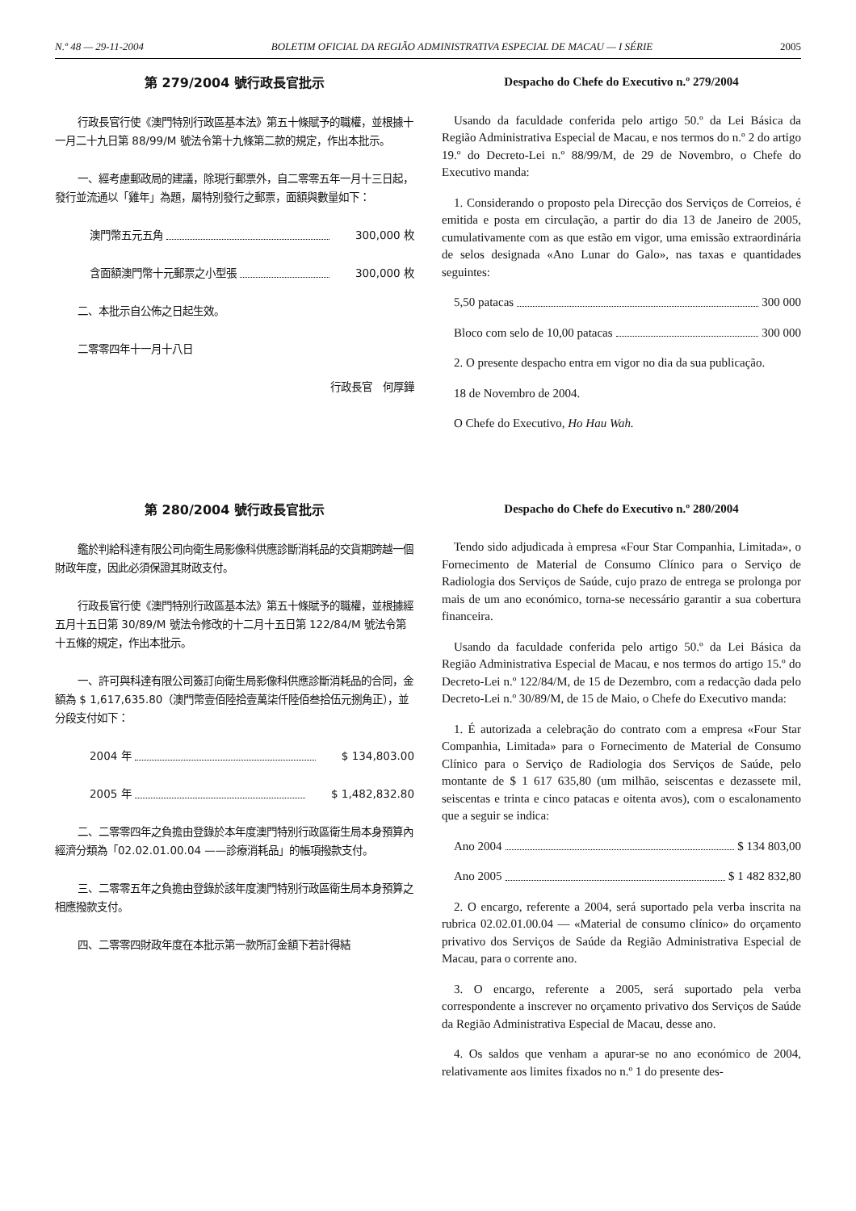N.º 48 — 29-11-2004 BOLETIM OFICIAL DA REGIÃO ADMINISTRATIVA ESPECIAL DE MACAU — I SÉRIE 2005
第 279/2004 號行政長官批示
行政長官行使《澳門特別行政區基本法》第五十條賦予的職權，並根據十一月二十九日第 88/99/M 號法令第十九條第二款的規定，作出本批示。
一、經考慮郵政局的建議，除現行郵票外，自二零零五年一月十三日起，發行並流通以「雞年」為題，屬特別發行之郵票，面額與數量如下：
澳門幣五元五角 300,000 枚
含面額澳門幣十元郵票之小型張 300,000 枚
二、本批示自公佈之日起生效。
二零零四年十一月十八日
行政長官　何厚鏵
Despacho do Chefe do Executivo n.º 279/2004
Usando da faculdade conferida pelo artigo 50.º da Lei Básica da Região Administrativa Especial de Macau, e nos termos do n.º 2 do artigo 19.º do Decreto-Lei n.º 88/99/M, de 29 de Novembro, o Chefe do Executivo manda:
1. Considerando o proposto pela Direcção dos Serviços de Correios, é emitida e posta em circulação, a partir do dia 13 de Janeiro de 2005, cumulativamente com as que estão em vigor, uma emissão extraordinária de selos designada «Ano Lunar do Galo», nas taxas e quantidades seguintes:
5,50 patacas 300 000
Bloco com selo de 10,00 patacas 300 000
2. O presente despacho entra em vigor no dia da sua publicação.
18 de Novembro de 2004.
O Chefe do Executivo, Ho Hau Wah.
第 280/2004 號行政長官批示
鑑於判給科達有限公司向衛生局影像科供應診斷消耗品的交貨期跨越一個財政年度，因此必須保證其財政支付。
行政長官行使《澳門特別行政區基本法》第五十條賦予的職權，並根據經五月十五日第 30/89/M 號法令修改的十二月十五日第 122/84/M 號法令第十五條的規定，作出本批示。
一、許可與科達有限公司簽訂向衛生局影像科供應診斷消耗品的合同，金額為 $ 1,617,635.80（澳門幣壹佰陸拾壹萬柒仟陸佰叁拾伍元捌角正），並分段支付如下：
2004 年 $ 134,803.00
2005 年 $ 1,482,832.80
二、二零零四年之負擔由登錄於本年度澳門特別行政區衛生局本身預算內經濟分類為「02.02.01.00.04 ——診療消耗品」的帳項撥款支付。
三、二零零五年之負擔由登錄於該年度澳門特別行政區衛生局本身預算之相應撥款支付。
四、二零零四財政年度在本批示第一款所訂金額下若計得結
Despacho do Chefe do Executivo n.º 280/2004
Tendo sido adjudicada à empresa «Four Star Companhia, Limitada», o Fornecimento de Material de Consumo Clínico para o Serviço de Radiologia dos Serviços de Saúde, cujo prazo de entrega se prolonga por mais de um ano económico, torna-se necessário garantir a sua cobertura financeira.
Usando da faculdade conferida pelo artigo 50.º da Lei Básica da Região Administrativa Especial de Macau, e nos termos do artigo 15.º do Decreto-Lei n.º 122/84/M, de 15 de Dezembro, com a redacção dada pelo Decreto-Lei n.º 30/89/M, de 15 de Maio, o Chefe do Executivo manda:
1. É autorizada a celebração do contrato com a empresa «Four Star Companhia, Limitada» para o Fornecimento de Material de Consumo Clínico para o Serviço de Radiologia dos Serviços de Saúde, pelo montante de $ 1 617 635,80 (um milhão, seiscentas e dezassete mil, seiscentas e trinta e cinco patacas e oitenta avos), com o escalonamento que a seguir se indica:
Ano 2004 $ 134 803,00
Ano 2005 $ 1 482 832,80
2. O encargo, referente a 2004, será suportado pela verba inscrita na rubrica 02.02.01.00.04 — «Material de consumo clínico» do orçamento privativo dos Serviços de Saúde da Região Administrativa Especial de Macau, para o corrente ano.
3. O encargo, referente a 2005, será suportado pela verba correspondente a inscrever no orçamento privativo dos Serviços de Saúde da Região Administrativa Especial de Macau, desse ano.
4. Os saldos que venham a apurar-se no ano económico de 2004, relativamente aos limites fixados no n.º 1 do presente des-